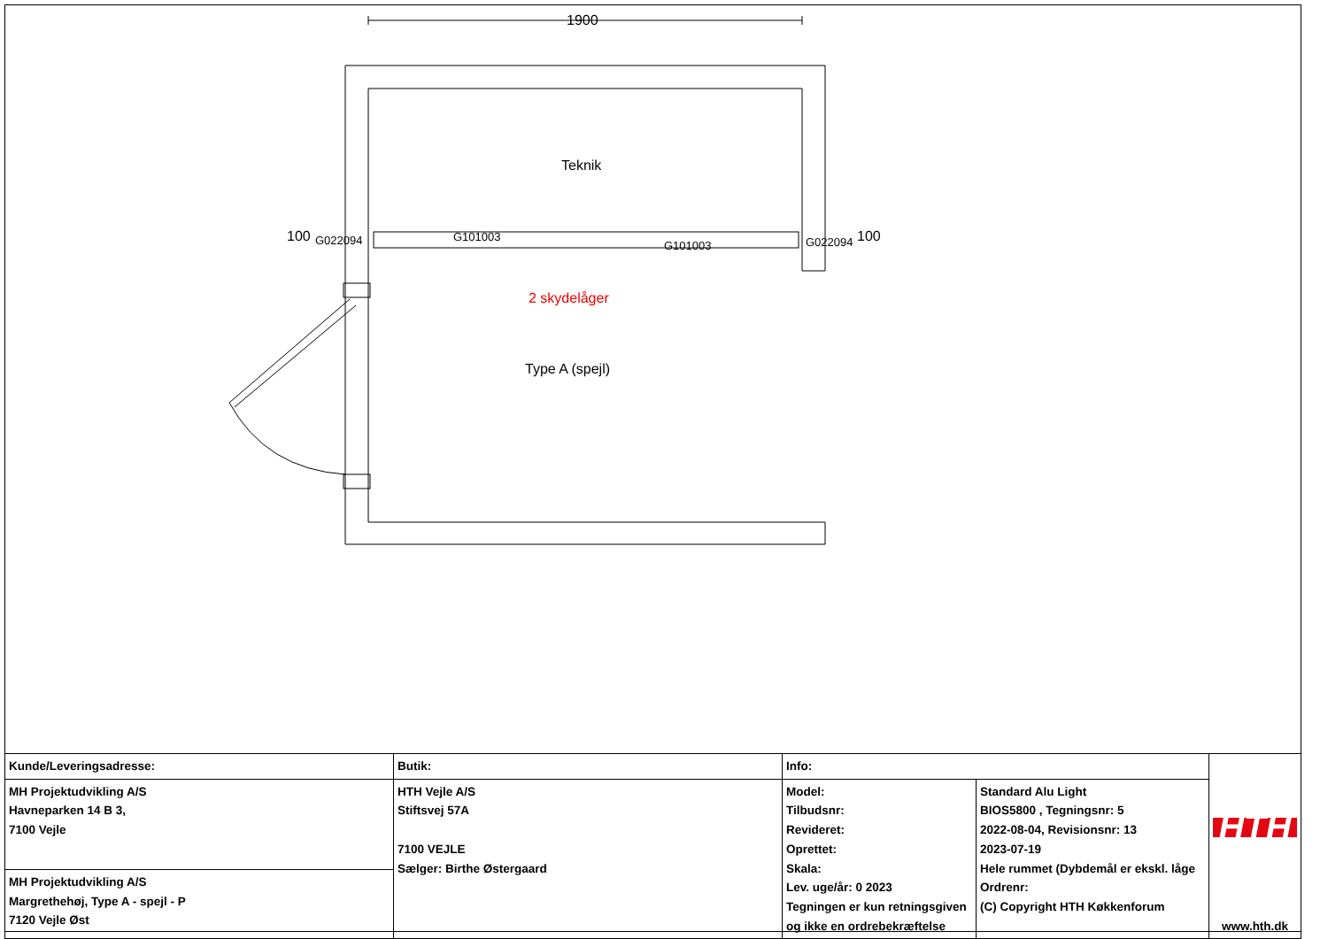1900
Teknik
100 G022094 G101003
G101003 G022094 100
2 skydelåger
Type A (spejl)
| Kunde/Leveringsadresse: | Butik: | Info: | | HTH www.hth.dk |
| MH Projektudvikling A/S Havneparken 14 B 3, 7100 Vejle | HTH Vejle A/S Stiftsvej 57A 7100 VEJLE Sælger: Birthe Østergaard | Model: Tilbudsnr: Revideret: Oprettet: Skala: Lev. uge/år: 0 2023 Tegningen er kun retningsgiven og ikke en ordrebekræftelse | Standard Alu Light BIOS5800 , Tegningsnr: 5 2022-08-04, Revisionsnr: 13 2023-07-19 Hele rummet (Dybdemål er ekskl. låge Ordrenr: (C) Copyright HTH Køkkenforum | |
| MH Projektudvikling A/S Margrethehøj, Type A - spejl - P 7120 Vejle Øst | | | | |